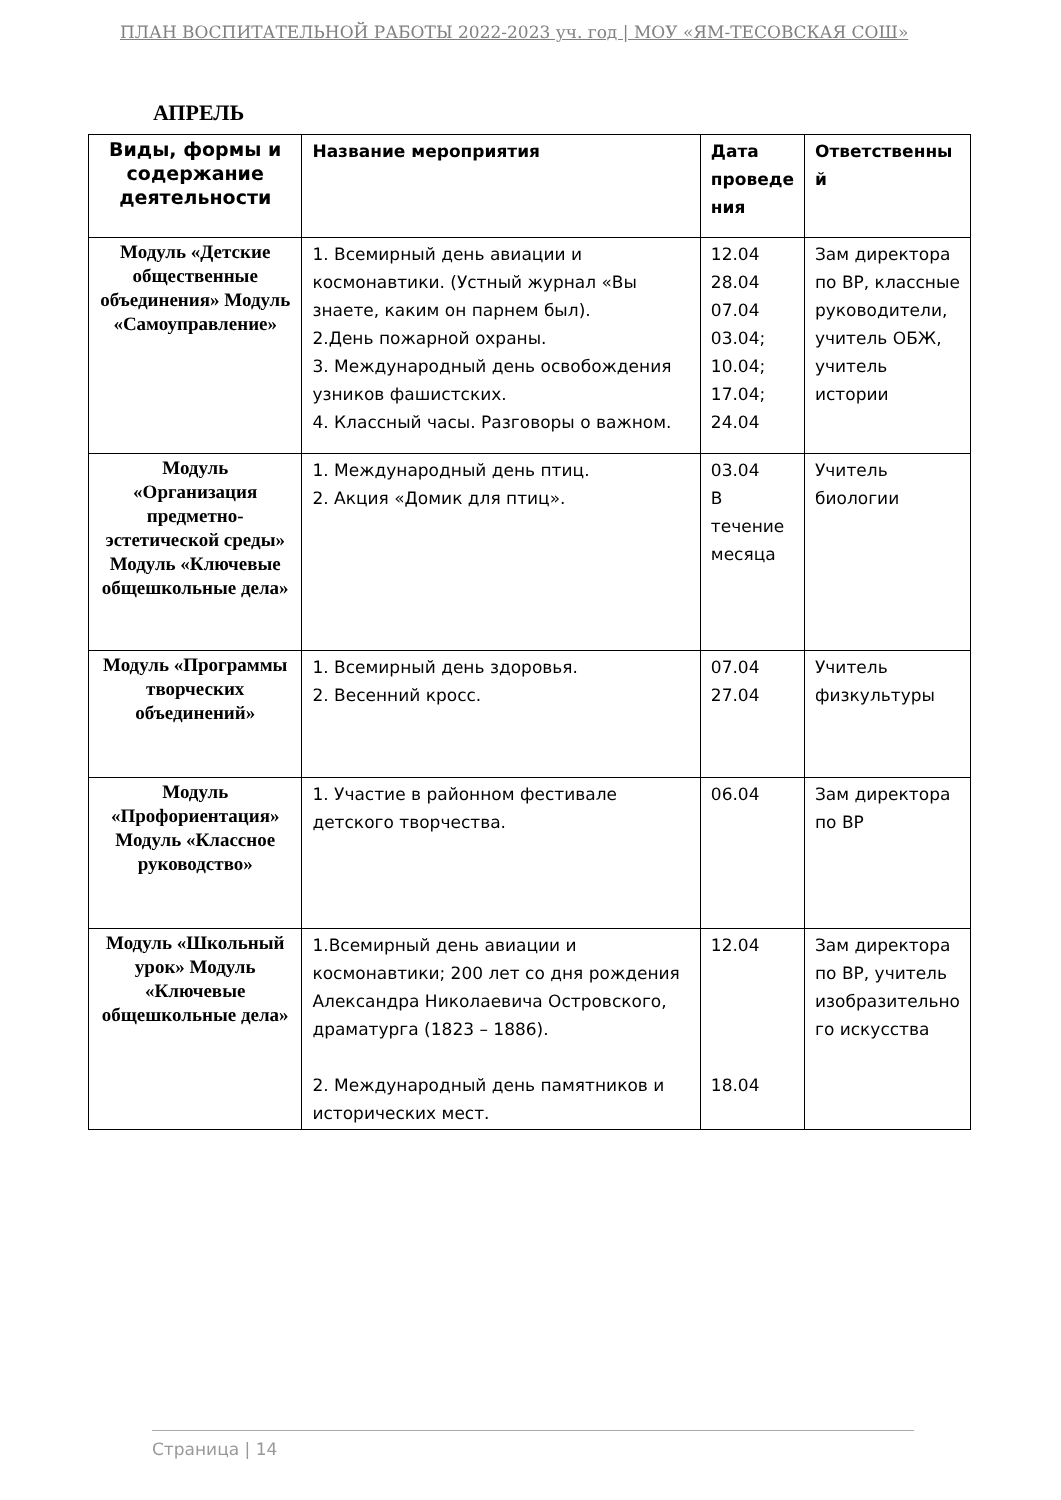ПЛАН ВОСПИТАТЕЛЬНОЙ РАБОТЫ 2022-2023 уч. год | МОУ «ЯМ-ТЕСОВСКАЯ СОШ»
АПРЕЛЬ
| Виды, формы и содержание деятельности | Название мероприятия | Дата проведе ния | Ответственны й |
| --- | --- | --- | --- |
| Модуль «Детские общественные объединения» Модуль «Самоуправление» | 1. Всемирный день авиации и космонавтики. (Устный журнал «Вы знаете, каким он парнем был). 2.День пожарной охраны. 3. Международный день освобождения узников фашистских. 4. Классный часы. Разговоры о важном. | 12.04 28.04 07.04 03.04; 10.04; 17.04; 24.04 | Зам директора по ВР, классные руководители, учитель ОБЖ, учитель истории |
| Модуль «Организация предметно-эстетической среды» Модуль «Ключевые общешкольные дела» | 1. Международный день птиц. 2. Акция «Домик для птиц». | 03.04 В течение месяца | Учитель биологии |
| Модуль «Программы творческих объединений» | 1. Всемирный день здоровья. 2. Весенний кросс. | 07.04 27.04 | Учитель физкультуры |
| Модуль «Профориентация» Модуль «Классное руководство» | 1. Участие в районном фестивале детского творчества. | 06.04 | Зам директора по ВР |
| Модуль «Школьный урок» Модуль «Ключевые общешкольные дела» | 1.Всемирный день авиации и космонавтики; 200 лет со дня рождения Александра Николаевича Островского, драматурга (1823 – 1886). 2. Международный день памятников и исторических мест. | 12.04 18.04 | Зам директора по ВР, учитель изобразительно го искусства |
Страница | 14